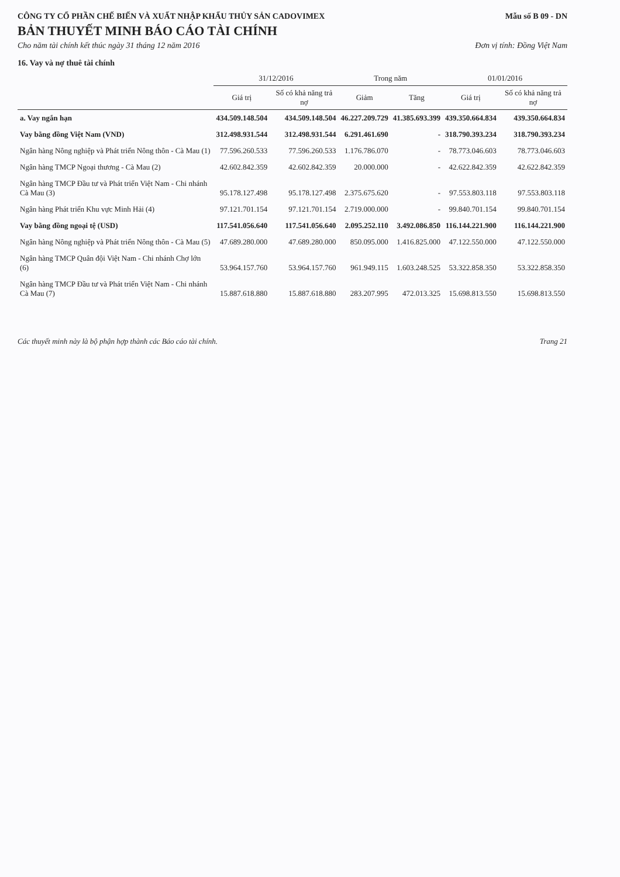CÔNG TY CỔ PHẦN CHẾ BIẾN VÀ XUẤT NHẬP KHẨU THỦY SẢN CADOVIMEX Mẫu số B 09 - DN
BẢN THUYẾT MINH BÁO CÁO TÀI CHÍNH
Cho năm tài chính kết thúc ngày 31 tháng 12 năm 2016 Đơn vị tính: Đồng Việt Nam
16. Vay và nợ thuê tài chính
| | 31/12/2016 | | Trong năm | | 01/01/2016 | |
| --- | --- | --- | --- | --- | --- | --- |
| | Giá trị | Số có khả năng trả nợ | Giảm | Tăng | Giá trị | Số có khả năng trả nợ |
| a. Vay ngắn hạn | 434.509.148.504 | 434.509.148.504 | 46.227.209.729 | 41.385.693.399 | 439.350.664.834 | 439.350.664.834 |
| Vay bằng đồng Việt Nam (VND) | 312.498.931.544 | 312.498.931.544 | 6.291.461.690 | - | 318.790.393.234 | 318.790.393.234 |
| Ngân hàng Nông nghiệp và Phát triển Nông thôn - Cà Mau (1) | 77.596.260.533 | 77.596.260.533 | 1.176.786.070 | - | 78.773.046.603 | 78.773.046.603 |
| Ngân hàng TMCP Ngoại thương - Cà Mau (2) | 42.602.842.359 | 42.602.842.359 | 20.000.000 | - | 42.622.842.359 | 42.622.842.359 |
| Ngân hàng TMCP Đầu tư và Phát triển Việt Nam - Chi nhánh Cà Mau (3) | 95.178.127.498 | 95.178.127.498 | 2.375.675.620 | - | 97.553.803.118 | 97.553.803.118 |
| Ngân hàng Phát triển Khu vực Minh Hải (4) | 97.121.701.154 | 97.121.701.154 | 2.719.000.000 | - | 99.840.701.154 | 99.840.701.154 |
| Vay bằng đồng ngoại tệ (USD) | 117.541.056.640 | 117.541.056.640 | 2.095.252.110 | 3.492.086.850 | 116.144.221.900 | 116.144.221.900 |
| Ngân hàng Nông nghiệp và Phát triển Nông thôn - Cà Mau (5) | 47.689.280.000 | 47.689.280.000 | 850.095.000 | 1.416.825.000 | 47.122.550.000 | 47.122.550.000 |
| Ngân hàng TMCP Quân đội Việt Nam - Chi nhánh Chợ lớn (6) | 53.964.157.760 | 53.964.157.760 | 961.949.115 | 1.603.248.525 | 53.322.858.350 | 53.322.858.350 |
| Ngân hàng TMCP Đầu tư và Phát triển Việt Nam - Chi nhánh Cà Mau (7) | 15.887.618.880 | 15.887.618.880 | 283.207.995 | 472.013.325 | 15.698.813.550 | 15.698.813.550 |
Các thuyết minh này là bộ phận hợp thành các Báo cáo tài chính. Trang 21